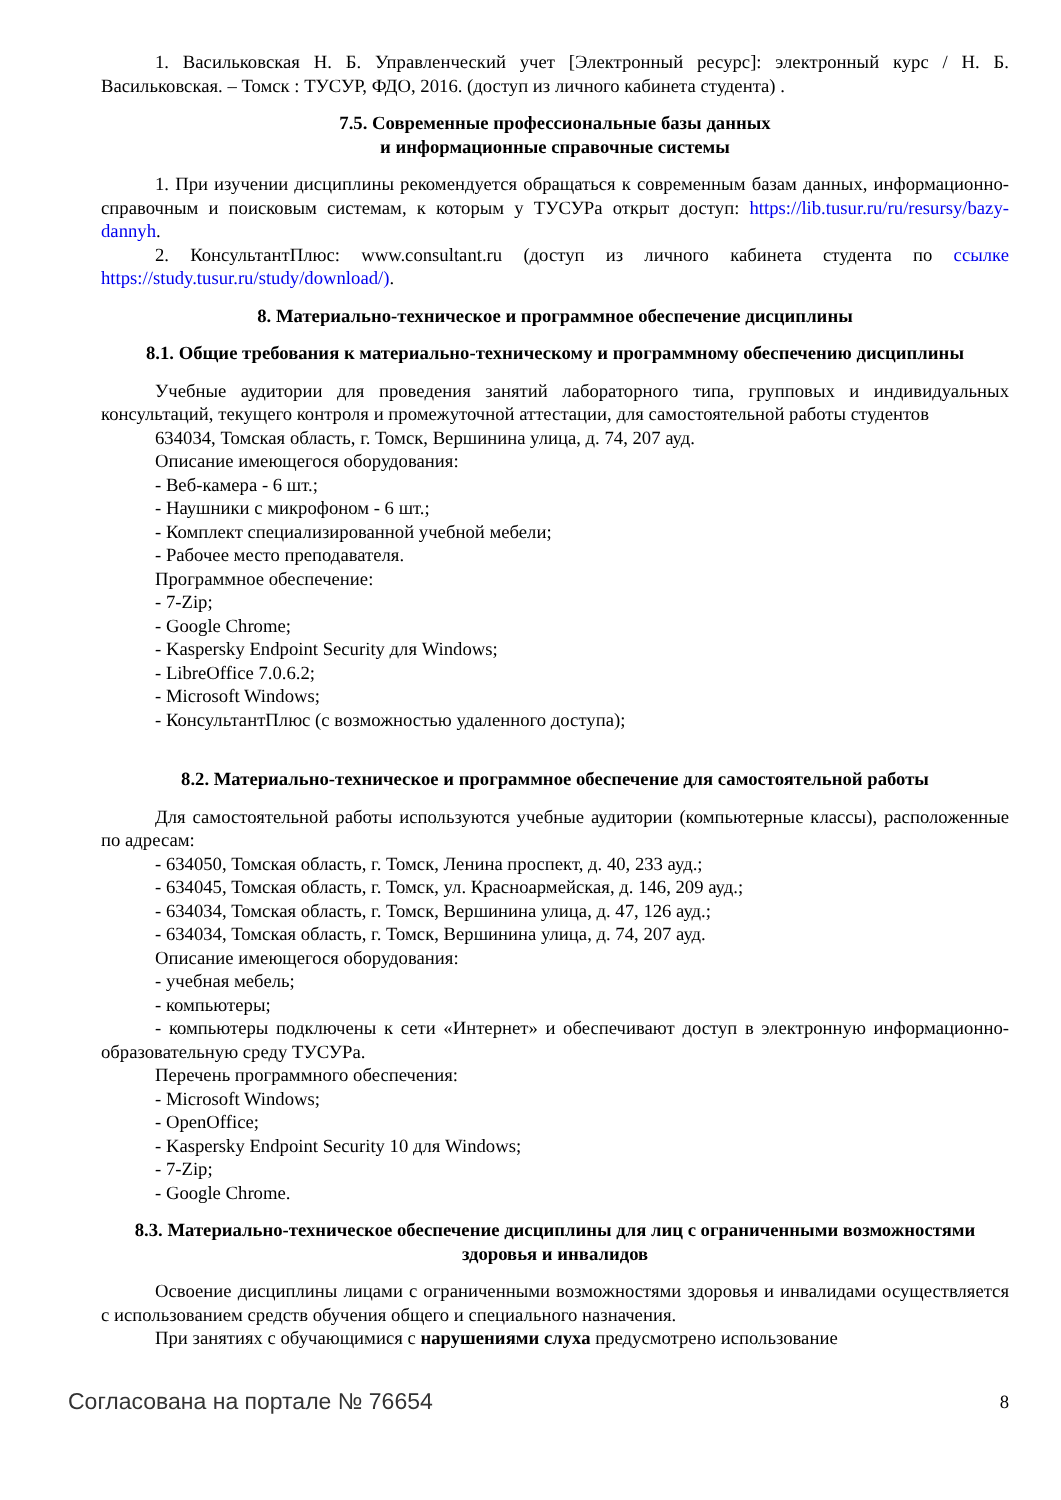1. Васильковская Н. Б. Управленческий учет [Электронный ресурс]: электронный курс / Н. Б. Васильковская. – Томск : ТУСУР, ФДО, 2016. (доступ из личного кабинета студента) .
7.5. Современные профессиональные базы данных
и информационные справочные системы
1. При изучении дисциплины рекомендуется обращаться к современным базам данных, информационно-справочным и поисковым системам, к которым у ТУСУРа открыт доступ: https://lib.tusur.ru/ru/resursy/bazy-dannyh.
2. КонсультантПлюс: www.consultant.ru (доступ из личного кабинета студента по ссылке https://study.tusur.ru/study/download/).
8. Материально-техническое и программное обеспечение дисциплины
8.1. Общие требования к материально-техническому и программному обеспечению дисциплины
Учебные аудитории для проведения занятий лабораторного типа, групповых и индивидуальных консультаций, текущего контроля и промежуточной аттестации, для самостоятельной работы студентов
634034, Томская область, г. Томск, Вершинина улица, д. 74, 207 ауд.
Описание имеющегося оборудования:
- Веб-камера - 6 шт.;
- Наушники с микрофоном - 6 шт.;
- Комплект специализированной учебной мебели;
- Рабочее место преподавателя.
Программное обеспечение:
- 7-Zip;
- Google Chrome;
- Kaspersky Endpoint Security для Windows;
- LibreOffice 7.0.6.2;
- Microsoft Windows;
- КонсультантПлюс (с возможностью удаленного доступа);
8.2. Материально-техническое и программное обеспечение для самостоятельной работы
Для самостоятельной работы используются учебные аудитории (компьютерные классы), расположенные по адресам:
- 634050, Томская область, г. Томск, Ленина проспект, д. 40, 233 ауд.;
- 634045, Томская область, г. Томск, ул. Красноармейская, д. 146, 209 ауд.;
- 634034, Томская область, г. Томск, Вершинина улица, д. 47, 126 ауд.;
- 634034, Томская область, г. Томск, Вершинина улица, д. 74, 207 ауд.
Описание имеющегося оборудования:
- учебная мебель;
- компьютеры;
- компьютеры подключены к сети «Интернет» и обеспечивают доступ в электронную информационно-образовательную среду ТУСУРа.
Перечень программного обеспечения:
- Microsoft Windows;
- OpenOffice;
- Kaspersky Endpoint Security 10 для Windows;
- 7-Zip;
- Google Chrome.
8.3. Материально-техническое обеспечение дисциплины для лиц с ограниченными возможностями здоровья и инвалидов
Освоение дисциплины лицами с ограниченными возможностями здоровья и инвалидами осуществляется с использованием средств обучения общего и специального назначения.
При занятиях с обучающимися с нарушениями слуха предусмотрено использование
Согласована на портале № 76654 8